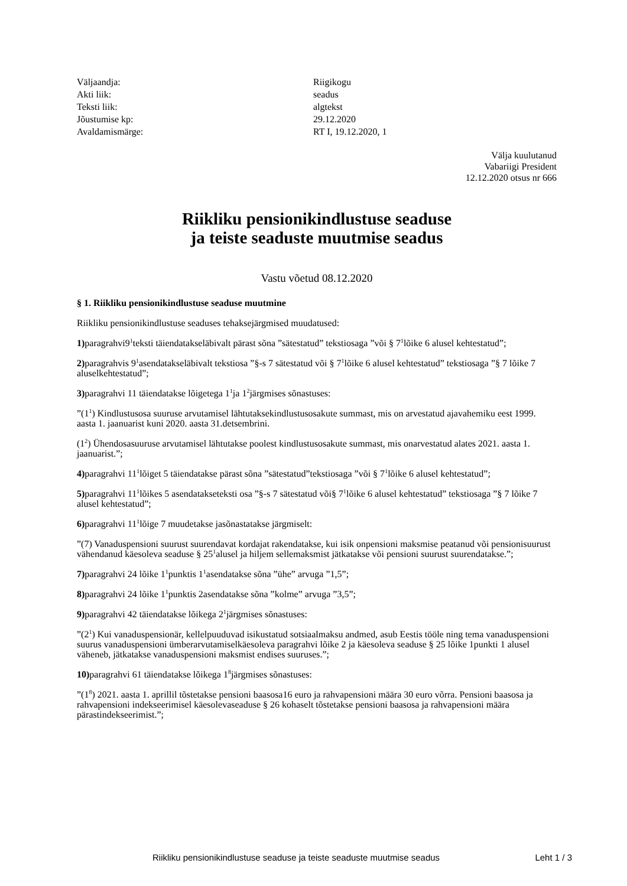Väljaandja:
Riigikogu
Akti liik:
seadus
Teksti liik:
algtekst
Jõustumise kp:
29.12.2020
Avaldamismärge:
RT I, 19.12.2020, 1
Välja kuulutanud
Vabariigi President
12.12.2020 otsus nr 666
Riikliku pensionikindlustuse seaduse
ja teiste seaduste muutmise seadus
Vastu võetud 08.12.2020
§ 1. Riikliku pensionikindlustuse seaduse muutmine
Riikliku pensionikindlustuse seaduses tehaksejärgmised muudatused:
1) paragrahvi9<sup>1</sup>teksti täiendatakseläbivalt pärast sõna ”sätestatud” tekstiosaga ”või § 7<sup>1</sup>lõike 6 alusel kehtestatud”;
2) paragrahvis 9<sup>1</sup>asendatakseläbivalt tekstiosa ”§-s 7 sätestatud või § 7<sup>1</sup>lõike 6 alusel kehtestatud” tekstiosaga ”§ 7 lõike 7 aluselkehtestatud”;
3) paragrahvi 11 täiendatakse lõigetega 1<sup>1</sup>ja 1<sup>2</sup>järgmises sõnastuses:
”(1<sup>1</sup>) Kindlustusosa suuruse arvutamisel lähtutaksekindlustusosakute summast, mis on arvestatud ajavahemiku eest 1999. aasta 1. jaanuarist kuni 2020. aasta 31.detsembrini.
(1<sup>2</sup>) Ühendosasuuruse arvutamisel lähtutakse poolest kindlustusosakute summast, mis onarvestatud alates 2021. aasta 1. jaanuarist.”;
4) paragrahvi 11<sup>1</sup>lõiget 5 täiendatakse pärast sõna ”sätestatud”tekstiosaga ”või § 7<sup>1</sup>lõike 6 alusel kehtestatud”;
5) paragrahvi 11<sup>1</sup>lõikes 5 asendatakseteksti osa ”§-s 7 sätestatud või§ 7<sup>1</sup>lõike 6 alusel kehtestatud” tekstiosaga ”§ 7 lõike 7 alusel kehtestatud”;
6) paragrahvi 11<sup>1</sup>lõige 7 muudetakse jasõnastatakse järgmiselt:
”(7) Vanaduspensioni suurust suurendavat kordajat rakendatakse, kui isik onpensioni maksmise peatanud või pensionisuurust vähendanud käesoleva seaduse § 25<sup>1</sup>alusel ja hiljem sellemaksmist jätkatakse või pensioni suurust suurendatakse.”;
7) paragrahvi 24 lõike 1<sup>1</sup>punktis 1<sup>1</sup>asendatakse sõna ”ühe” arvuga ”1,5”;
8) paragrahvi 24 lõike 1<sup>1</sup>punktis 2asendatakse sõna ”kolme” arvuga ”3,5”;
9) paragrahvi 42 täiendatakse lõikega 2<sup>1</sup>järgmises sõnastuses:
”(2<sup>1</sup>) Kui vanaduspensionär, kellelpuuduvad isikustatud sotsiaalmaksu andmed, asub Eestis tööle ning tema vanaduspensioni suurus vanaduspensioni ümberarvutamiselkäesoleva paragrahvi lõike 2 ja käesoleva seaduse § 25 lõike 1punkti 1 alusel väheneb, jätkatakse vanaduspensioni maksmist endises suuruses.”;
10) paragrahvi 61 täiendatakse lõikega 1<sup>8</sup>järgmises sõnastuses:
”(1<sup>8</sup>) 2021. aasta 1. aprillil tõstetakse pensioni baasosa16 euro ja rahvapensioni määra 30 euro võrra. Pensioni baasosa ja rahvapensioni indekseerimisel käesolevaseaduse § 26 kohaselt tõstetakse pensioni baasosa ja rahvapensioni määra pärastindekseerimist.”;
Riikliku pensionikindlustuse seaduse ja teiste seaduste muutmise seadus Leht 1 / 3